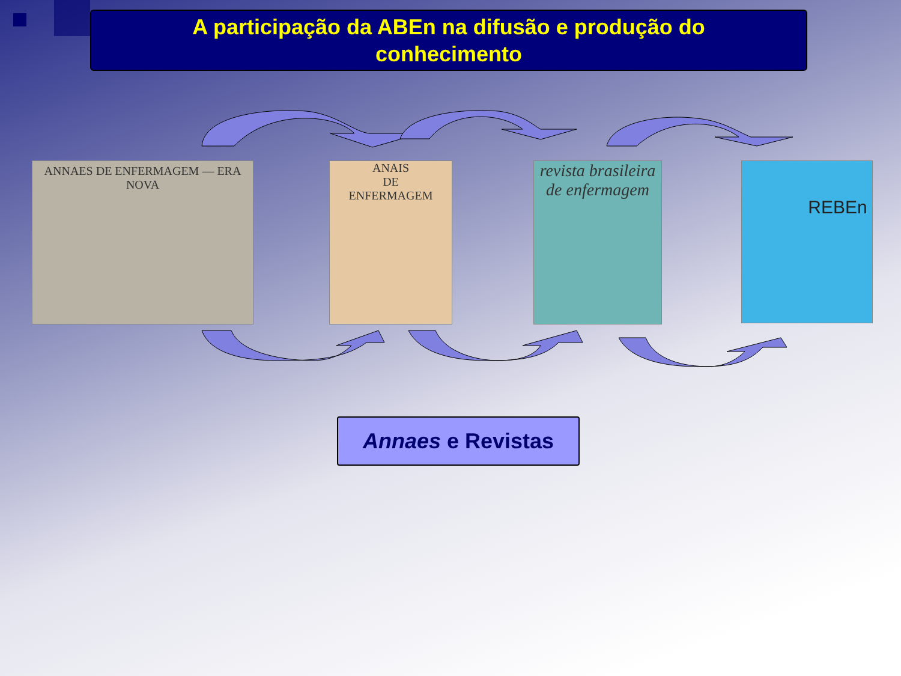A participação da ABEn na difusão e produção do
conhecimento
ANNAES DE ENFERMAGEM — ERA NOVA
ANAIS
DE
ENFERMAGEM
revista brasileira de enfermagem
REBEn
Annaes e Revistas